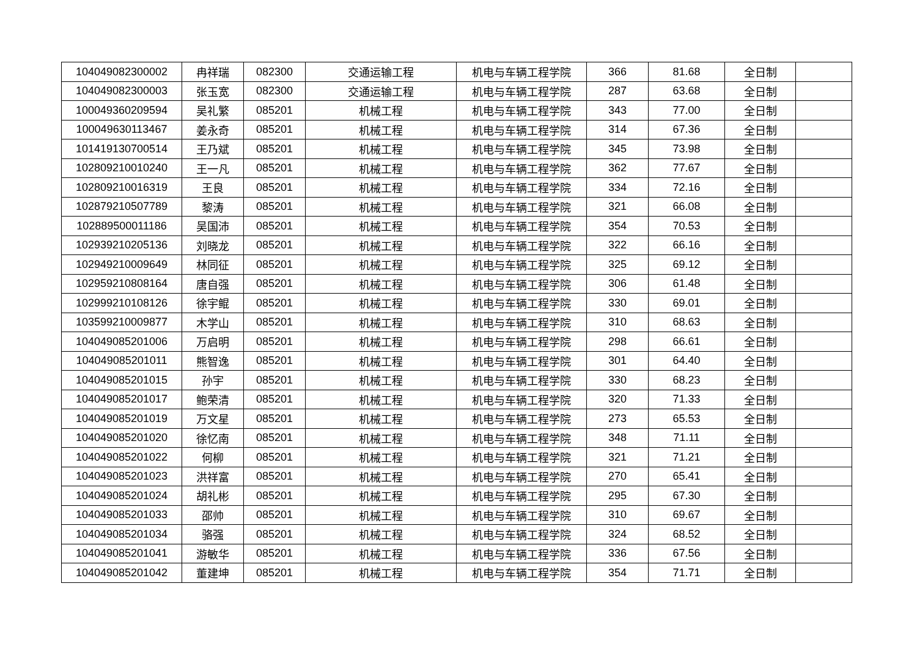| 104049082300002 | 冉祥瑞 | 082300 | 交通运输工程 | 机电与车辆工程学院 | 366 | 81.68 | 全日制 | |
| 104049082300003 | 张玉宽 | 082300 | 交通运输工程 | 机电与车辆工程学院 | 287 | 63.68 | 全日制 | |
| 100049360209594 | 吴礼繁 | 085201 | 机械工程 | 机电与车辆工程学院 | 343 | 77.00 | 全日制 | |
| 100049630113467 | 姜永奇 | 085201 | 机械工程 | 机电与车辆工程学院 | 314 | 67.36 | 全日制 | |
| 101419130700514 | 王乃斌 | 085201 | 机械工程 | 机电与车辆工程学院 | 345 | 73.98 | 全日制 | |
| 102809210010240 | 王一凡 | 085201 | 机械工程 | 机电与车辆工程学院 | 362 | 77.67 | 全日制 | |
| 102809210016319 | 王良 | 085201 | 机械工程 | 机电与车辆工程学院 | 334 | 72.16 | 全日制 | |
| 102879210507789 | 黎涛 | 085201 | 机械工程 | 机电与车辆工程学院 | 321 | 66.08 | 全日制 | |
| 102889500011186 | 吴国沛 | 085201 | 机械工程 | 机电与车辆工程学院 | 354 | 70.53 | 全日制 | |
| 102939210205136 | 刘晓龙 | 085201 | 机械工程 | 机电与车辆工程学院 | 322 | 66.16 | 全日制 | |
| 102949210009649 | 林同征 | 085201 | 机械工程 | 机电与车辆工程学院 | 325 | 69.12 | 全日制 | |
| 102959210808164 | 唐自强 | 085201 | 机械工程 | 机电与车辆工程学院 | 306 | 61.48 | 全日制 | |
| 102999210108126 | 徐宇鲲 | 085201 | 机械工程 | 机电与车辆工程学院 | 330 | 69.01 | 全日制 | |
| 103599210009877 | 木学山 | 085201 | 机械工程 | 机电与车辆工程学院 | 310 | 68.63 | 全日制 | |
| 104049085201006 | 万启明 | 085201 | 机械工程 | 机电与车辆工程学院 | 298 | 66.61 | 全日制 | |
| 104049085201011 | 熊智逸 | 085201 | 机械工程 | 机电与车辆工程学院 | 301 | 64.40 | 全日制 | |
| 104049085201015 | 孙宇 | 085201 | 机械工程 | 机电与车辆工程学院 | 330 | 68.23 | 全日制 | |
| 104049085201017 | 鲍荣清 | 085201 | 机械工程 | 机电与车辆工程学院 | 320 | 71.33 | 全日制 | |
| 104049085201019 | 万文星 | 085201 | 机械工程 | 机电与车辆工程学院 | 273 | 65.53 | 全日制 | |
| 104049085201020 | 徐忆南 | 085201 | 机械工程 | 机电与车辆工程学院 | 348 | 71.11 | 全日制 | |
| 104049085201022 | 何柳 | 085201 | 机械工程 | 机电与车辆工程学院 | 321 | 71.21 | 全日制 | |
| 104049085201023 | 洪祥富 | 085201 | 机械工程 | 机电与车辆工程学院 | 270 | 65.41 | 全日制 | |
| 104049085201024 | 胡礼彬 | 085201 | 机械工程 | 机电与车辆工程学院 | 295 | 67.30 | 全日制 | |
| 104049085201033 | 邵帅 | 085201 | 机械工程 | 机电与车辆工程学院 | 310 | 69.67 | 全日制 | |
| 104049085201034 | 骆强 | 085201 | 机械工程 | 机电与车辆工程学院 | 324 | 68.52 | 全日制 | |
| 104049085201041 | 游敏华 | 085201 | 机械工程 | 机电与车辆工程学院 | 336 | 67.56 | 全日制 | |
| 104049085201042 | 董建坤 | 085201 | 机械工程 | 机电与车辆工程学院 | 354 | 71.71 | 全日制 | |